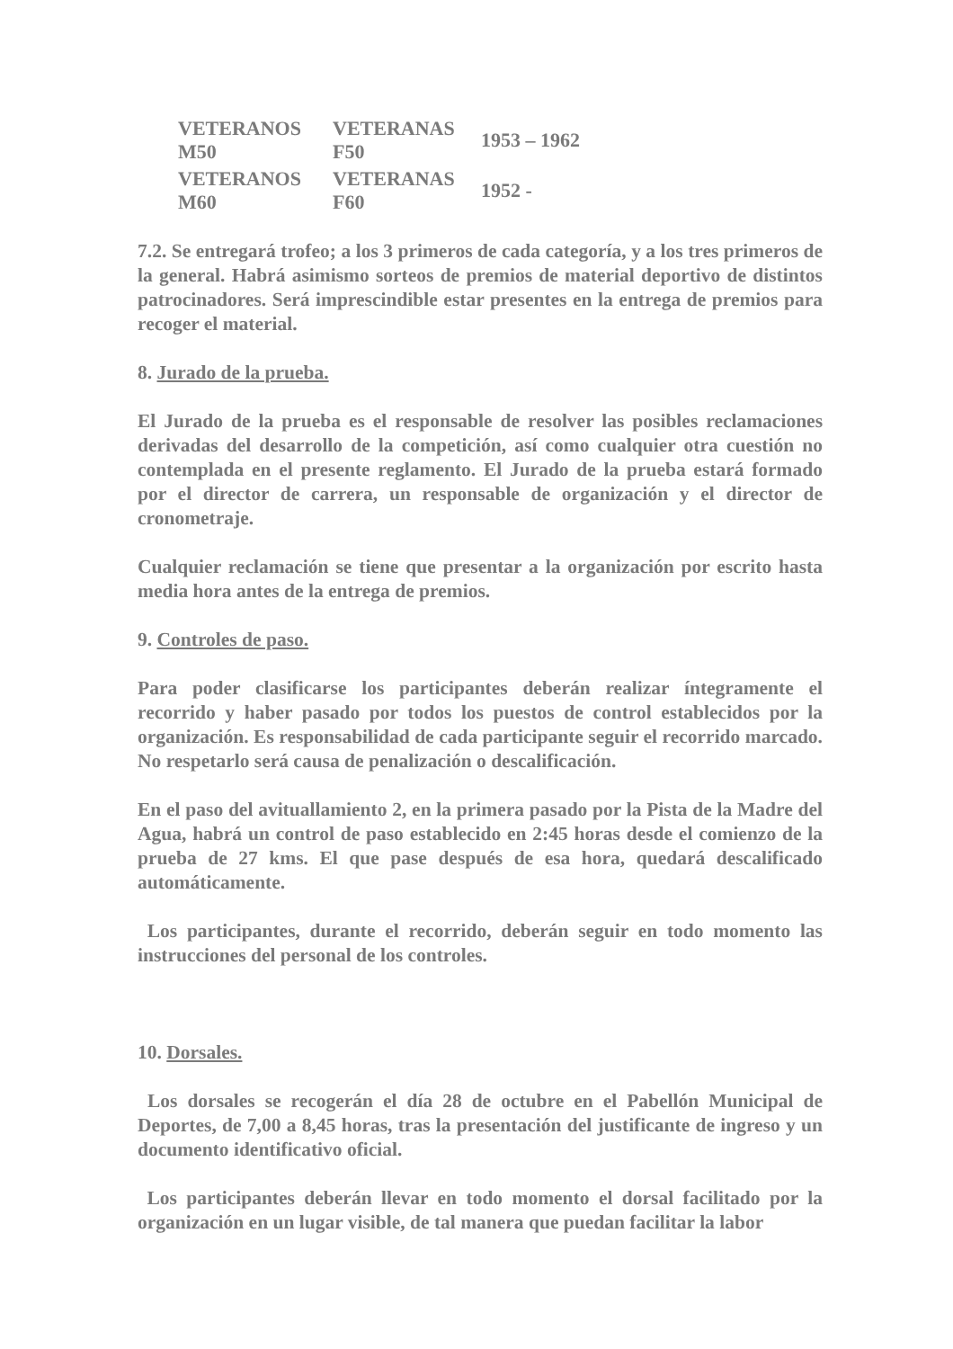| VETERANOS M50 | VETERANAS F50 | 1953 – 1962 |
| VETERANOS M60 | VETERANAS F60 | 1952 - |
7.2. Se entregará trofeo; a los 3 primeros de cada categoría, y a los tres primeros de la general. Habrá asimismo sorteos de premios de material deportivo de distintos patrocinadores. Será imprescindible estar presentes en la entrega de premios para recoger el material.
8. Jurado de la prueba.
El Jurado de la prueba es el responsable de resolver las posibles reclamaciones derivadas del desarrollo de la competición, así como cualquier otra cuestión no contemplada en el presente reglamento. El Jurado de la prueba estará formado por el director de carrera, un responsable de organización y el director de cronometraje.
Cualquier reclamación se tiene que presentar a la organización por escrito hasta media hora antes de la entrega de premios.
9. Controles de paso.
Para poder clasificarse los participantes deberán realizar íntegramente el recorrido y haber pasado por todos los puestos de control establecidos por la organización. Es responsabilidad de cada participante seguir el recorrido marcado. No respetarlo será causa de penalización o descalificación.
En el paso del avituallamiento 2, en la primera pasado por la Pista de la Madre del Agua, habrá un control de paso establecido en 2:45 horas desde el comienzo de la prueba de 27 kms. El que pase después de esa hora, quedará descalificado automáticamente.
Los participantes, durante el recorrido, deberán seguir en todo momento las instrucciones del personal de los controles.
10. Dorsales.
Los dorsales se recogerán el día 28 de octubre en el Pabellón Municipal de Deportes, de 7,00 a 8,45 horas, tras la presentación del justificante de ingreso y un documento identificativo oficial.
Los participantes deberán llevar en todo momento el dorsal facilitado por la organización en un lugar visible, de tal manera que puedan facilitar la labor